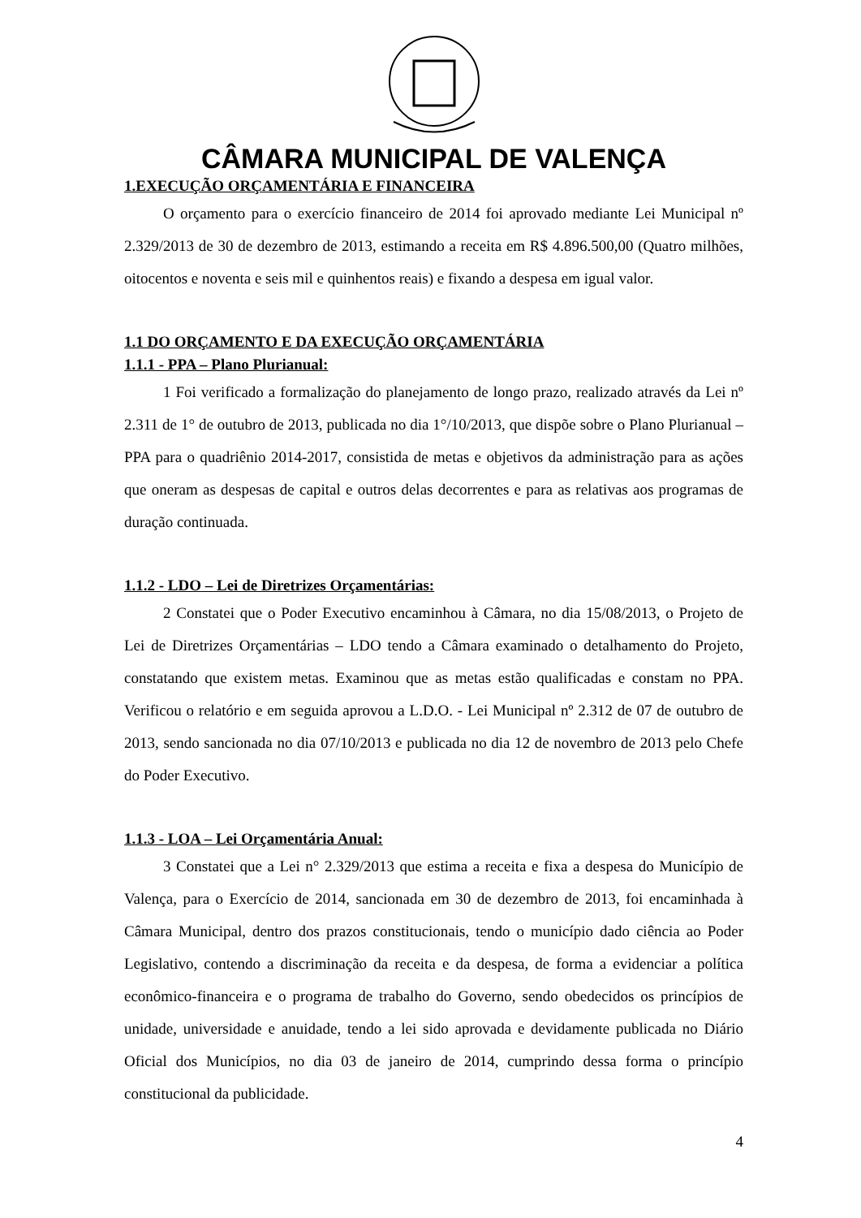CÂMARA MUNICIPAL DE VALENÇA
1.EXECUÇÃO ORÇAMENTÁRIA E FINANCEIRA
O orçamento para o exercício financeiro de 2014 foi aprovado mediante Lei Municipal nº 2.329/2013 de 30 de dezembro de 2013, estimando a receita em R$ 4.896.500,00 (Quatro milhões, oitocentos e noventa e seis mil e quinhentos reais) e fixando a despesa em igual valor.
1.1 DO ORÇAMENTO E DA EXECUÇÃO ORÇAMENTÁRIA
1.1.1 - PPA – Plano Plurianual:
1 Foi verificado a formalização do planejamento de longo prazo, realizado através da Lei nº 2.311 de 1° de outubro de 2013, publicada no dia 1°/10/2013, que dispõe sobre o Plano Plurianual – PPA para o quadriênio 2014-2017, consistida de metas e objetivos da administração para as ações que oneram as despesas de capital e outros delas decorrentes e para as relativas aos programas de duração continuada.
1.1.2 - LDO – Lei de Diretrizes Orçamentárias:
2 Constatei que o Poder Executivo encaminhou à Câmara, no dia 15/08/2013, o Projeto de Lei de Diretrizes Orçamentárias – LDO tendo a Câmara examinado o detalhamento do Projeto, constatando que existem metas. Examinou que as metas estão qualificadas e constam no PPA. Verificou o relatório e em seguida aprovou a L.D.O. - Lei Municipal nº 2.312 de 07 de outubro de 2013, sendo sancionada no dia 07/10/2013 e publicada no dia 12 de novembro de 2013 pelo Chefe do Poder Executivo.
1.1.3 - LOA – Lei Orçamentária Anual:
3 Constatei que a Lei n° 2.329/2013 que estima a receita e fixa a despesa do Município de Valença, para o Exercício de 2014, sancionada em 30 de dezembro de 2013, foi encaminhada à Câmara Municipal, dentro dos prazos constitucionais, tendo o município dado ciência ao Poder Legislativo, contendo a discriminação da receita e da despesa, de forma a evidenciar a política econômico-financeira e o programa de trabalho do Governo, sendo obedecidos os princípios de unidade, universidade e anuidade, tendo a lei sido aprovada e devidamente publicada no Diário Oficial dos Municípios, no dia 03 de janeiro de 2014, cumprindo dessa forma o princípio constitucional da publicidade.
4